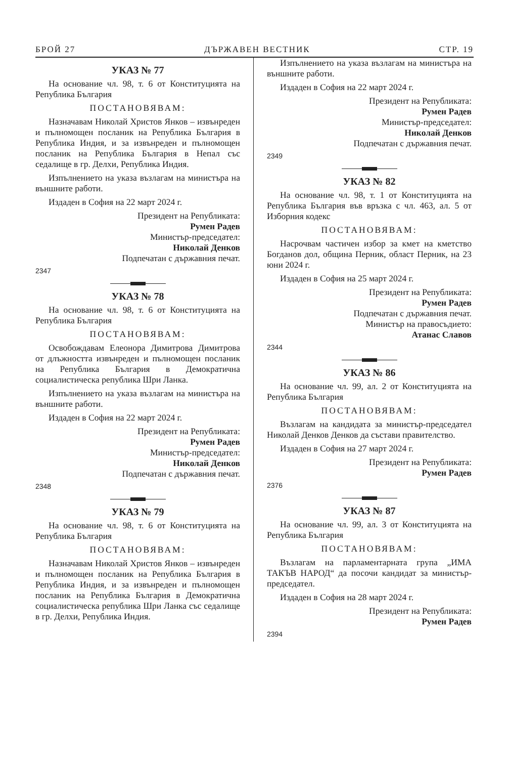БРОЙ 27 ДЪРЖАВЕН ВЕСТНИК СТР. 19
УКАЗ № 77
На основание чл. 98, т. 6 от Конституцията на Република България
ПОСТАНОВЯВАМ:
Назначавам Николай Христов Янков – извънреден и пълномощен посланик на Република България в Република Индия, и за извънреден и пълномощен посланик на Република България в Непал със седалище в гр. Делхи, Република Индия.
Изпълнението на указа възлагам на министъра на външните работи.
Издаден в София на 22 март 2024 г.
Президент на Републиката:
Румен Радев
Министър-председател:
Николай Денков
Подпечатан с държавния печат.
2347
УКАЗ № 78
На основание чл. 98, т. 6 от Конституцията на Република България
ПОСТАНОВЯВАМ:
Освобождавам Елеонора Димитрова Димитрова от длъжността извънреден и пълномощен посланик на Република България в Демократична социалистическа република Шри Ланка.
Изпълнението на указа възлагам на министъра на външните работи.
Издаден в София на 22 март 2024 г.
Президент на Републиката:
Румен Радев
Министър-председател:
Николай Денков
Подпечатан с държавния печат.
2348
УКАЗ № 79
На основание чл. 98, т. 6 от Конституцията на Република България
ПОСТАНОВЯВАМ:
Назначавам Николай Христов Янков – извънреден и пълномощен посланик на Република България в Република Индия, и за извънреден и пълномощен посланик на Република България в Демократична социалистическа република Шри Ланка със седалище в гр. Делхи, Република Индия.
Изпълнението на указа възлагам на министъра на външните работи.
Издаден в София на 22 март 2024 г.
Президент на Републиката:
Румен Радев
Министър-председател:
Николай Денков
Подпечатан с държавния печат.
2349
УКАЗ № 82
На основание чл. 98, т. 1 от Конституцията на Република България във връзка с чл. 463, ал. 5 от Изборния кодекс
ПОСТАНОВЯВАМ:
Насрочвам частичен избор за кмет на кметство Богданов дол, община Перник, област Перник, на 23 юни 2024 г.
Издаден в София на 25 март 2024 г.
Президент на Републиката:
Румен Радев
Подпечатан с държавния печат.
Министър на правосъдието:
Атанас Славов
2344
УКАЗ № 86
На основание чл. 99, ал. 2 от Конституцията на Република България
ПОСТАНОВЯВАМ:
Възлагам на кандидата за министър-председател Николай Денков Денков да състави правителство.
Издаден в София на 27 март 2024 г.
Президент на Републиката:
Румен Радев
2376
УКАЗ № 87
На основание чл. 99, ал. 3 от Конституцията на Република България
ПОСТАНОВЯВАМ:
Възлагам на парламентарната група „ИМА ТАКЪВ НАРОД“ да посочи кандидат за министър-председател.
Издаден в София на 28 март 2024 г.
Президент на Републиката:
Румен Радев
2394